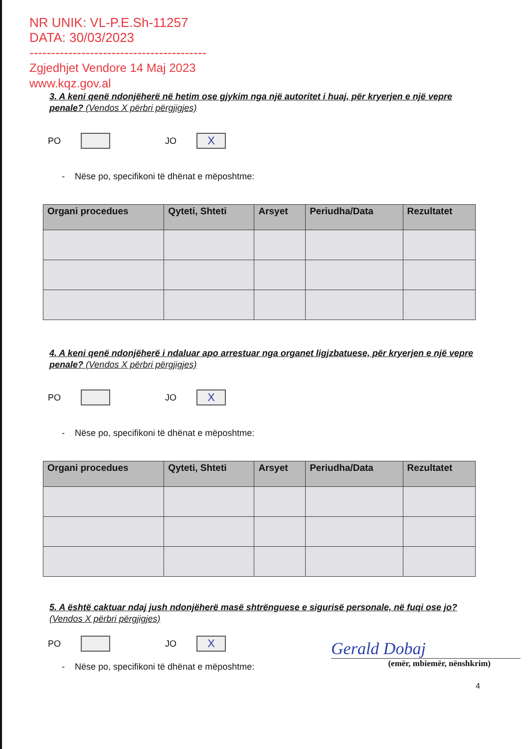NR UNIK: VL-P.E.Sh-11257
DATA: 30/03/2023
-----------------------------------------
Zgjedhjet Vendore 14 Maj 2023
www.kqz.gov.al
3. A keni qenë ndonjëherë në hetim ose gjykim nga një autoritet i huaj, për kryerjen e një vepre penale? (Vendos X përbri përgjigjes)
PO JO X
- Nëse po, specifikoni të dhënat e mëposhtme:
| Organi procedues | Qyteti, Shteti | Arsyet | Periudha/Data | Rezultatet |
| --- | --- | --- | --- | --- |
4. A keni qenë ndonjëherë i ndaluar apo arrestuar nga organet ligjzbatuese, për kryerjen e një vepre penale? (Vendos X përbri përgjigjes)
PO JO X
- Nëse po, specifikoni të dhënat e mëposhtme:
| Organi procedues | Qyteti, Shteti | Arsyet | Periudha/Data | Rezultatet |
| --- | --- | --- | --- | --- |
5. A është caktuar ndaj jush ndonjëherë masë shtrënguese e sigurisë personale, në fuqi ose jo? (Vendos X përbri përgjigjes)
PO JO X
- Nëse po, specifikoni të dhënat e mëposhtme:
Gerald Dobaj
(emër, mbiemër, nënshkrim)
4